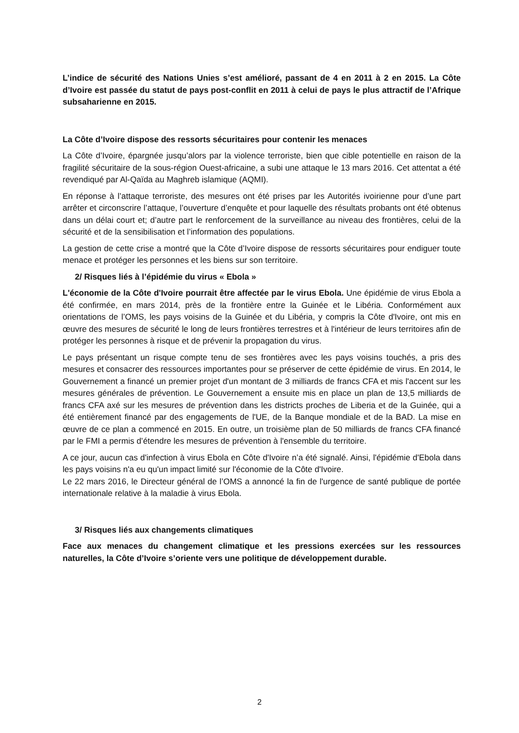L’indice de sécurité des Nations Unies s’est amélioré, passant de 4 en 2011 à 2 en 2015. La Côte d’Ivoire est passée du statut de pays post-conflit en 2011 à celui de pays le plus attractif de l’Afrique subsaharienne en 2015.
La Côte d’Ivoire dispose des ressorts sécuritaires pour contenir les menaces
La Côte d’Ivoire, épargnée jusqu’alors par la violence terroriste, bien que cible potentielle en raison de la fragilité sécuritaire de la sous-région Ouest-africaine, a subi une attaque le 13 mars 2016. Cet attentat a été revendiqué par Al-Qaïda au Maghreb islamique (AQMI).
En réponse à l’attaque terroriste, des mesures ont été prises par les Autorités ivoirienne pour d’une part arrêter et circonscrire l’attaque, l’ouverture d’enquête et pour laquelle des résultats probants ont été obtenus dans un délai court et; d’autre part le renforcement de la surveillance au niveau des frontières, celui de la sécurité et de la sensibilisation et l’information des populations.
La gestion de cette crise a montré que la Côte d’Ivoire dispose de ressorts sécuritaires pour endiguer toute menace et protéger les personnes et les biens sur son territoire.
2/ Risques liés à l’épidémie du virus « Ebola »
L'économie de la Côte d'Ivoire pourrait être affectée par le virus Ebola. Une épidémie de virus Ebola a été confirmée, en mars 2014, près de la frontière entre la Guinée et le Libéria. Conformément aux orientations de l’OMS, les pays voisins de la Guinée et du Libéria, y compris la Côte d'Ivoire, ont mis en œuvre des mesures de sécurité le long de leurs frontières terrestres et à l'intérieur de leurs territoires afin de protéger les personnes à risque et de prévenir la propagation du virus.
Le pays présentant un risque compte tenu de ses frontières avec les pays voisins touchés, a pris des mesures et consacrer des ressources importantes pour se préserver de cette épidémie de virus. En 2014, le Gouvernement a financé un premier projet d'un montant de 3 milliards de francs CFA et mis l'accent sur les mesures générales de prévention. Le Gouvernement a ensuite mis en place un plan de 13,5 milliards de francs CFA axé sur les mesures de prévention dans les districts proches de Liberia et de la Guinée, qui a été entièrement financé par des engagements de l'UE, de la Banque mondiale et de la BAD. La mise en œuvre de ce plan a commencé en 2015. En outre, un troisième plan de 50 milliards de francs CFA financé par le FMI a permis d’étendre les mesures de prévention à l'ensemble du territoire.
A ce jour, aucun cas d'infection à virus Ebola en Côte d'Ivoire n’a été signalé. Ainsi, l'épidémie d'Ebola dans les pays voisins n'a eu qu'un impact limité sur l'économie de la Côte d'Ivoire.
Le 22 mars 2016, le Directeur général de l’OMS a annoncé la fin de l'urgence de santé publique de portée internationale relative à la maladie à virus Ebola.
3/ Risques liés aux changements climatiques
Face aux menaces du changement climatique et les pressions exercées sur les ressources naturelles, la Côte d’Ivoire s’oriente vers une politique de développement durable.
2